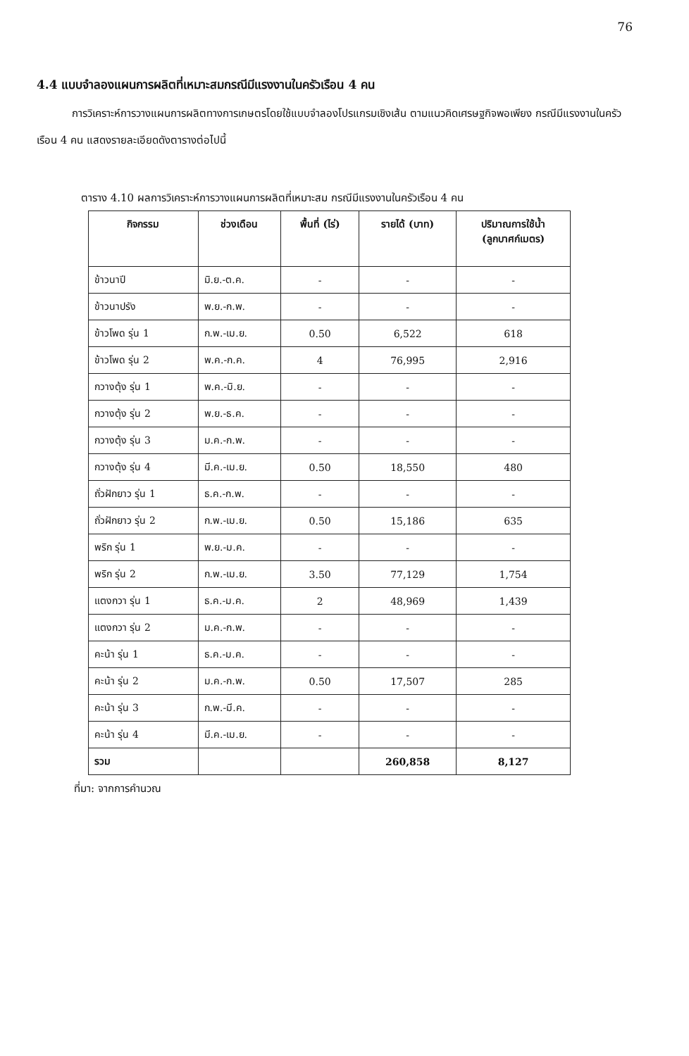76
4.4 แบบจำลองแผนการผลิตที่เหมาะสมกรณีมีแรงงานในครัวเรือน 4 คน
การวิเคราะห์การวางแผนการผลิตทางการเกษตรโดยใช้แบบจำลองโปรแกรมเชิงเส้น ตามแนวคิดเศรษฐกิจพอเพียง กรณีมีแรงงานในครัวเรือน 4 คน แสดงรายละเอียดดังตารางต่อไปนี้
ตาราง 4.10 ผลการวิเคราะห์การวางแผนการผลิตที่เหมาะสม กรณีมีแรงงานในครัวเรือน 4 คน
| กิจกรรม | ช่วงเดือน | พื้นที่ (ไร่) | รายได้ (บาท) | ปริมาณการใช้น้ำ (ลูกบาศก์เมตร) |
| --- | --- | --- | --- | --- |
| ข้าวนาปี | มิ.ย.-ต.ค. | - | - | - |
| ข้าวนาปรัง | พ.ย.-ก.พ. | - | - | - |
| ข้าวโพด รุ่น 1 | ก.พ.-เม.ย. | 0.50 | 6,522 | 618 |
| ข้าวโพด รุ่น 2 | พ.ค.-ก.ค. | 4 | 76,995 | 2,916 |
| กวางตุ้ง รุ่น 1 | พ.ค.-มิ.ย. | - | - | - |
| กวางตุ้ง รุ่น 2 | พ.ย.-ธ.ค. | - | - | - |
| กวางตุ้ง รุ่น 3 | ม.ค.-ก.พ. | - | - | - |
| กวางตุ้ง รุ่น 4 | มี.ค.-เม.ย. | 0.50 | 18,550 | 480 |
| ถั่วฝักยาว รุ่น 1 | ธ.ค.-ก.พ. | - | - | - |
| ถั่วฝักยาว รุ่น 2 | ก.พ.-เม.ย. | 0.50 | 15,186 | 635 |
| พริก รุ่น 1 | พ.ย.-ม.ค. | - | - | - |
| พริก รุ่น 2 | ก.พ.-เม.ย. | 3.50 | 77,129 | 1,754 |
| แตงกวา รุ่น 1 | ธ.ค.-ม.ค. | 2 | 48,969 | 1,439 |
| แตงกวา รุ่น 2 | ม.ค.-ก.พ. | - | - | - |
| คะน้า รุ่น 1 | ธ.ค.-ม.ค. | - | - | - |
| คะน้า รุ่น 2 | ม.ค.-ก.พ. | 0.50 | 17,507 | 285 |
| คะน้า รุ่น 3 | ก.พ.-มี.ค. | - | - | - |
| คะน้า รุ่น 4 | มี.ค.-เม.ย. | - | - | - |
| รวม | | | 260,858 | 8,127 |
ที่มา: จากการคำนวณ